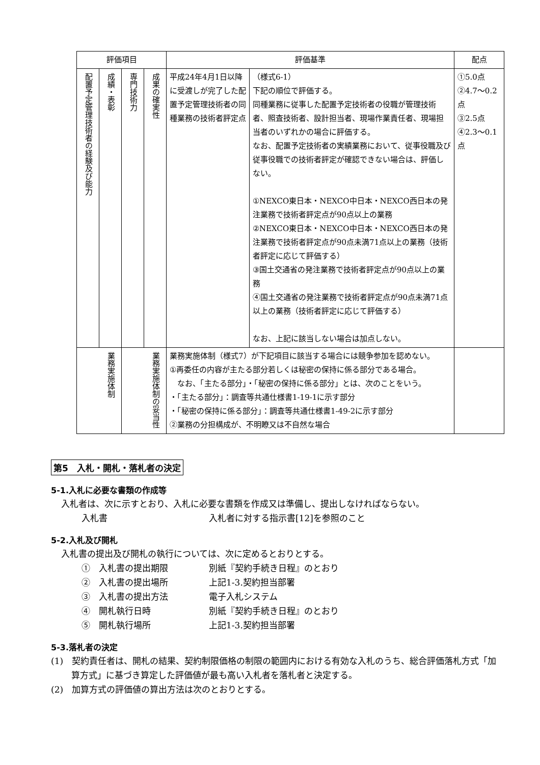| 評価項目 | | | | 評価基準 | | 配点 |
| --- | --- | --- | --- | --- | --- | --- |
| 配置予定管理技術者の経験及び能力 | 成績・表彰 | 専門技術力 | 成果の確実性 | 平成24年4月1日以降に受渡しが完了した配置予定管理技術者の同種業務の技術者評定点 | （様式6-1） 下記の順位で評価する。 同種業務に従事した配置予定技術者の役職が管理技術者、照査技術者、設計担当者、現場作業責任者、現場担当者のいずれかの場合に評価する。 なお、配置予定技術者の実績業務において、従事役職及び従事役職での技術者評定が確認できない場合は、評価しない。 ①NEXCO東日本・NEXCO中日本・NEXCO西日本の発注業務で技術者評定点が90点以上の業務 ②NEXCO東日本・NEXCO中日本・NEXCO西日本の発注業務で技術者評定点が90点未満71点以上の業務（技術者評定に応じて評価する） ③国土交通省の発注業務で技術者評定点が90点以上の業務 ④国土交通省の発注業務で技術者評定点が90点未満71点以上の業務（技術者評定に応じて評価する） なお、上記に該当しない場合は加点しない。 | ①5.0点 ②4.7～0.2点 ③2.5点 ④2.3～0.1点 |
| 業務実施体制 | | 業務実施体制の妥当性 | | 業務実施体制（様式7）が下記項目に該当する場合には競争参加を認めない。 ①再委任の内容が主たる部分若しくは秘密の保持に係る部分である場合。 なお、「主たる部分」・「秘密の保持に係る部分」とは、次のことをいう。 ・「主たる部分」：調査等共通仕様書1-19-1に示す部分 ・「秘密の保持に係る部分」：調査等共通仕様書1-49-2に示す部分 ②業務の分担構成が、不明瞭又は不自然な場合 | | |
第5　入札・開札・落札者の決定
5-1.入札に必要な書類の作成等
入札者は、次に示すとおり、入札に必要な書類を作成又は準備し、提出しなければならない。
入札書 入札者に対する指示書[12]を参照のこと
5-2.入札及び開札
入札書の提出及び開札の執行については、次に定めるとおりとする。
①　入札書の提出期限 別紙『契約手続き日程』のとおり
②　入札書の提出場所 上記1-3.契約担当部署
③　入札書の提出方法 電子入札システム
④　開札執行日時 別紙『契約手続き日程』のとおり
⑤　開札執行場所 上記1-3.契約担当部署
5-3.落札者の決定
(1)　契約責任者は、開札の結果、契約制限価格の制限の範囲内における有効な入札のうち、総合評価落札方式「加算方式」に基づき算定した評価値が最も高い入札者を落札者と決定する。
(2)　加算方式の評価値の算出方法は次のとおりとする。